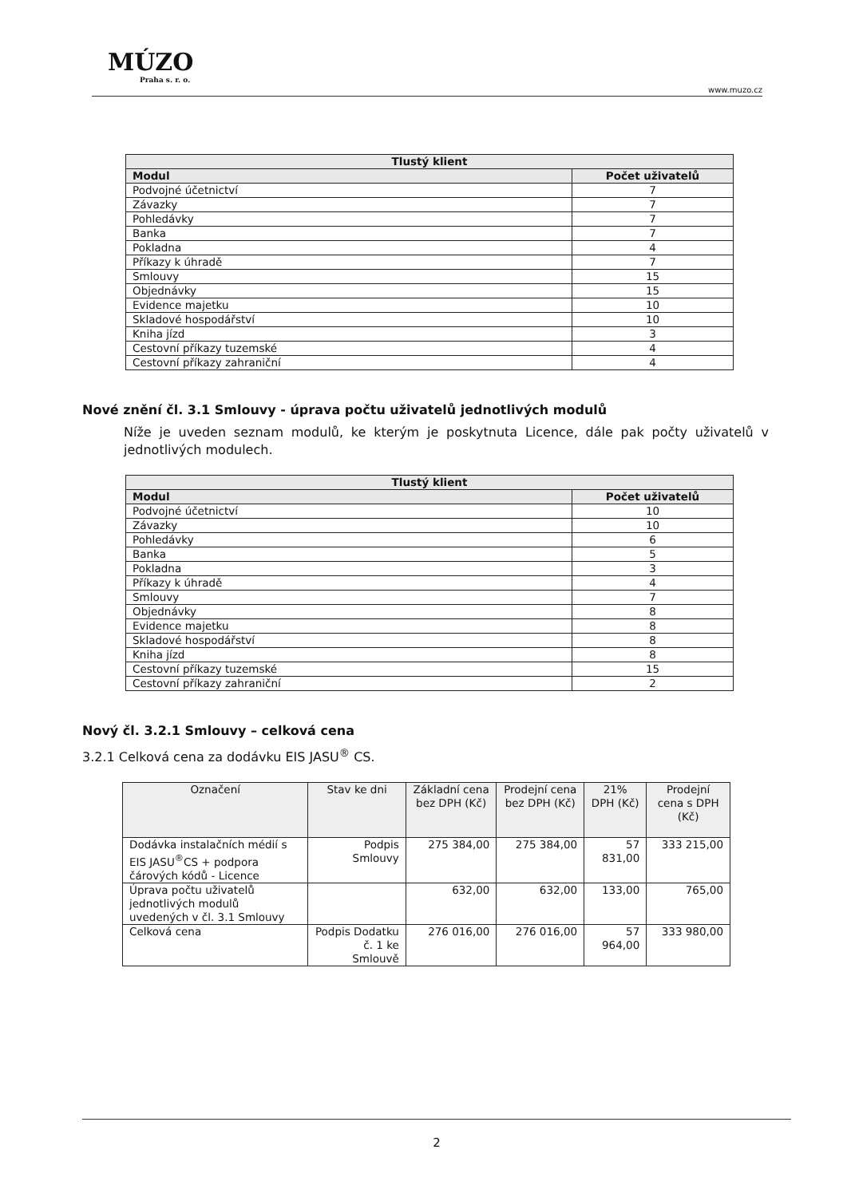MÚZO
Praha s. r. o.
www.muzo.cz
| Tlustý klient | |
| --- | --- |
| Modul | Počet uživatelů |
| Podvojné účetnictví | 7 |
| Závazky | 7 |
| Pohledávky | 7 |
| Banka | 7 |
| Pokladna | 4 |
| Příkazy k úhradě | 7 |
| Smlouvy | 15 |
| Objednávky | 15 |
| Evidence majetku | 10 |
| Skladové hospodářství | 10 |
| Kniha jízd | 3 |
| Cestovní příkazy tuzemské | 4 |
| Cestovní příkazy zahraniční | 4 |
Nové znění čl. 3.1 Smlouvy - úprava počtu uživatelů jednotlivých modulů
Níže je uveden seznam modulů, ke kterým je poskytnuta Licence, dále pak počty uživatelů v jednotlivých modulech.
| Tlustý klient | |
| --- | --- |
| Modul | Počet uživatelů |
| Podvojné účetnictví | 10 |
| Závazky | 10 |
| Pohledávky | 6 |
| Banka | 5 |
| Pokladna | 3 |
| Příkazy k úhradě | 4 |
| Smlouvy | 7 |
| Objednávky | 8 |
| Evidence majetku | 8 |
| Skladové hospodářství | 8 |
| Kniha jízd | 8 |
| Cestovní příkazy tuzemské | 15 |
| Cestovní příkazy zahraniční | 2 |
Nový čl. 3.2.1 Smlouvy – celková cena
3.2.1 Celková cena za dodávku EIS JASU<sup>®</sup> CS.
| Označení | Stav ke dni | Základní cena bez DPH (Kč) | Prodejní cena bez DPH (Kč) | 21% DPH (Kč) | Prodejní cena s DPH (Kč) |
| --- | --- | --- | --- | --- | --- |
| Dodávka instalačních médií s EIS JASU<sup>®</sup>CS + podpora čárových kódů - Licence | Podpis Smlouvy | 275 384,00 | 275 384,00 | 57 831,00 | 333 215,00 |
| Úprava počtu uživatelů jednotlivých modulů uvedených v čl. 3.1 Smlouvy | | 632,00 | 632,00 | 133,00 | 765,00 |
| Celková cena | Podpis Dodatku č. 1 ke Smlouvě | 276 016,00 | 276 016,00 | 57 964,00 | 333 980,00 |
2